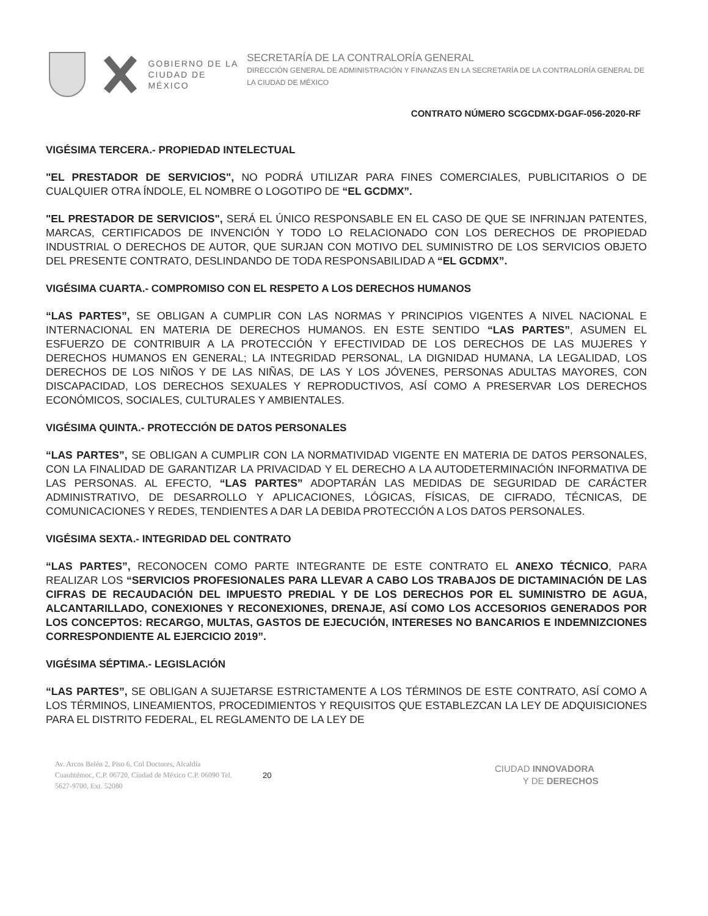GOBIERNO DE LA
CIUDAD DE MÉXICO
SECRETARÍA DE LA CONTRALORÍA GENERAL
DIRECCIÓN GENERAL DE ADMINISTRACIÓN Y FINANZAS EN LA SECRETARÍA DE LA CONTRALORÍA GENERAL DE LA CIUDAD DE MÉXICO
CONTRATO NÚMERO SCGCDMX-DGAF-056-2020-RF
VIGÉSIMA TERCERA.- PROPIEDAD INTELECTUAL
"EL PRESTADOR DE SERVICIOS", NO PODRÁ UTILIZAR PARA FINES COMERCIALES, PUBLICITARIOS O DE CUALQUIER OTRA ÍNDOLE, EL NOMBRE O LOGOTIPO DE “EL GCDMX”.
"EL PRESTADOR DE SERVICIOS", SERÁ EL ÚNICO RESPONSABLE EN EL CASO DE QUE SE INFRINJAN PATENTES, MARCAS, CERTIFICADOS DE INVENCIÓN Y TODO LO RELACIONADO CON LOS DERECHOS DE PROPIEDAD INDUSTRIAL O DERECHOS DE AUTOR, QUE SURJAN CON MOTIVO DEL SUMINISTRO DE LOS SERVICIOS OBJETO DEL PRESENTE CONTRATO, DESLINDANDO DE TODA RESPONSABILIDAD A “EL GCDMX”.
VIGÉSIMA CUARTA.- COMPROMISO CON EL RESPETO A LOS DERECHOS HUMANOS
“LAS PARTES”, SE OBLIGAN A CUMPLIR CON LAS NORMAS Y PRINCIPIOS VIGENTES A NIVEL NACIONAL E INTERNACIONAL EN MATERIA DE DERECHOS HUMANOS. EN ESTE SENTIDO “LAS PARTES”, ASUMEN EL ESFUERZO DE CONTRIBUIR A LA PROTECCIÓN Y EFECTIVIDAD DE LOS DERECHOS DE LAS MUJERES Y DERECHOS HUMANOS EN GENERAL; LA INTEGRIDAD PERSONAL, LA DIGNIDAD HUMANA, LA LEGALIDAD, LOS DERECHOS DE LOS NIÑOS Y DE LAS NIÑAS, DE LAS Y LOS JÓVENES, PERSONAS ADULTAS MAYORES, CON DISCAPACIDAD, LOS DERECHOS SEXUALES Y REPRODUCTIVOS, ASÍ COMO A PRESERVAR LOS DERECHOS ECONÓMICOS, SOCIALES, CULTURALES Y AMBIENTALES.
VIGÉSIMA QUINTA.- PROTECCIÓN DE DATOS PERSONALES
“LAS PARTES”, SE OBLIGAN A CUMPLIR CON LA NORMATIVIDAD VIGENTE EN MATERIA DE DATOS PERSONALES, CON LA FINALIDAD DE GARANTIZAR LA PRIVACIDAD Y EL DERECHO A LA AUTODETERMINACIÓN INFORMATIVA DE LAS PERSONAS. AL EFECTO, “LAS PARTES” ADOPTARÁN LAS MEDIDAS DE SEGURIDAD DE CARÁCTER ADMINISTRATIVO, DE DESARROLLO Y APLICACIONES, LÓGICAS, FÍSICAS, DE CIFRADO, TÉCNICAS, DE COMUNICACIONES Y REDES, TENDIENTES A DAR LA DEBIDA PROTECCIÓN A LOS DATOS PERSONALES.
VIGÉSIMA SEXTA.- INTEGRIDAD DEL CONTRATO
“LAS PARTES”, RECONOCEN COMO PARTE INTEGRANTE DE ESTE CONTRATO EL ANEXO TÉCNICO, PARA REALIZAR LOS “SERVICIOS PROFESIONALES PARA LLEVAR A CABO LOS TRABAJOS DE DICTAMINACIÓN DE LAS CIFRAS DE RECAUDACIÓN DEL IMPUESTO PREDIAL Y DE LOS DERECHOS POR EL SUMINISTRO DE AGUA, ALCANTARILLADO, CONEXIONES Y RECONEXIONES, DRENAJE, ASÍ COMO LOS ACCESORIOS GENERADOS POR LOS CONCEPTOS: RECARGO, MULTAS, GASTOS DE EJECUCIÓN, INTERESES NO BANCARIOS E INDEMNIZCIONES CORRESPONDIENTE AL EJERCICIO 2019”.
VIGÉSIMA SÉPTIMA.- LEGISLACIÓN
“LAS PARTES”, SE OBLIGAN A SUJETARSE ESTRICTAMENTE A LOS TÉRMINOS DE ESTE CONTRATO, ASÍ COMO A LOS TÉRMINOS, LINEAMIENTOS, PROCEDIMIENTOS Y REQUISITOS QUE ESTABLEZCAN LA LEY DE ADQUISICIONES PARA EL DISTRITO FEDERAL, EL REGLAMENTO DE LA LEY DE
Av. Arcos Belén 2, Piso 6, Col Doctores, Alcaldía Cuauhtémoc, C.P. 06720, Ciudad de México C.P. 06090 Tel. 5627-9700, Ext. 52080
20
CIUDAD INNOVADORA
Y DE DERECHOS